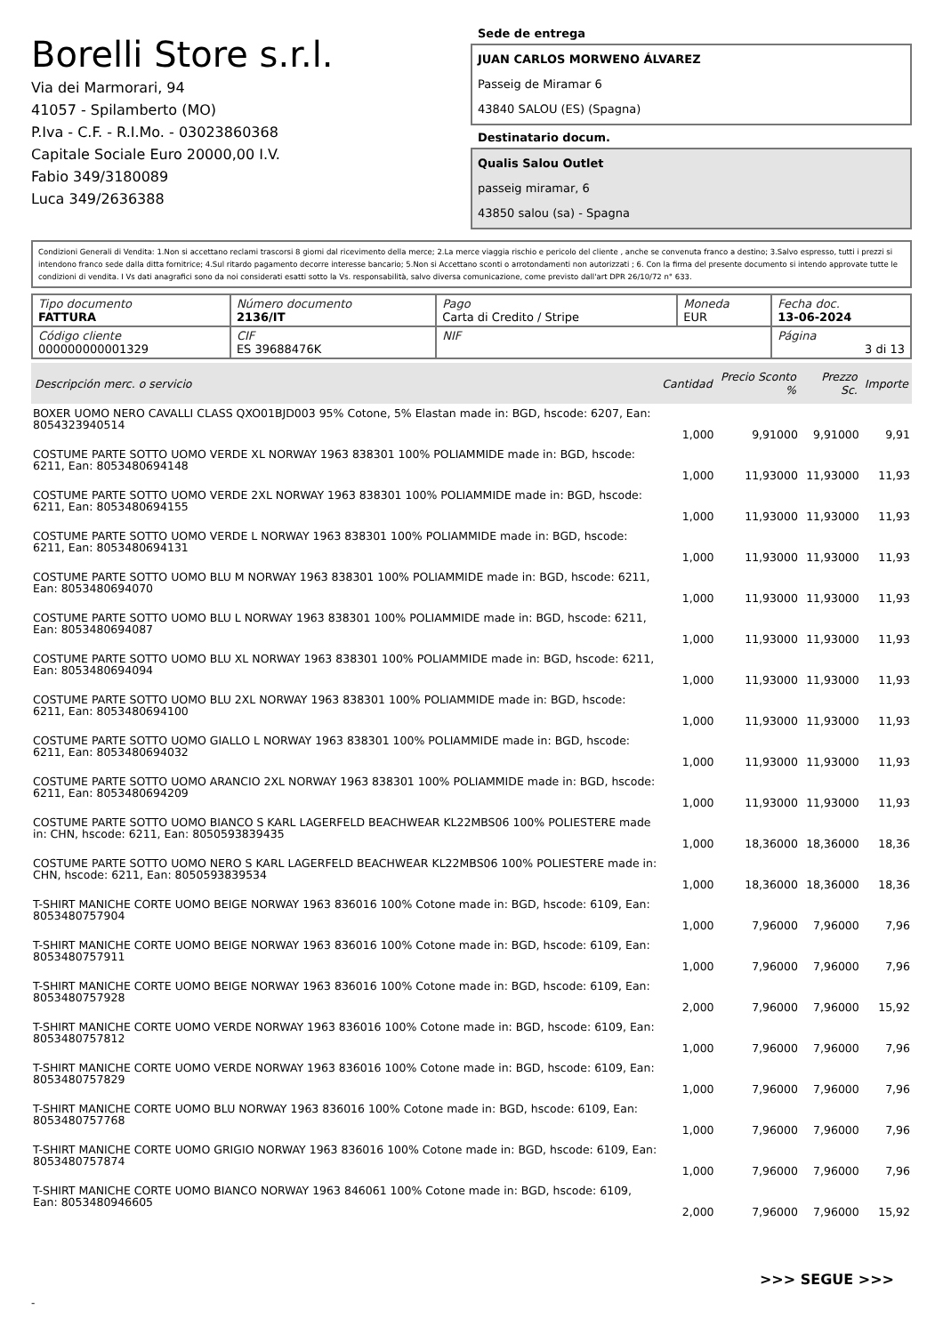Borelli Store s.r.l.
Via dei Marmorari, 94
41057 - Spilamberto (MO)
P.Iva - C.F. - R.I.Mo. - 03023860368
Capitale Sociale Euro 20000,00 I.V.
Fabio 349/3180089
Luca 349/2636388
Sede de entrega
JUAN CARLOS MORWENO ÁLVAREZ
Passeig de Miramar 6
43840 SALOU (ES) (Spagna)
Destinatario docum.
Qualis Salou Outlet
passeig miramar, 6
43850 salou (sa) - Spagna
Condizioni Generali di Vendita: 1.Non si accettano reclami trascorsi 8 giorni dal ricevimento della merce; 2.La merce viaggia rischio e pericolo del cliente , anche se convenuta franco a destino; 3.Salvo espresso, tutti i prezzi si intendono franco sede dalla ditta fornitrice; 4.Sul ritardo pagamento decorre interesse bancario; 5.Non si Accettano sconti o arrotondamenti non autorizzati ; 6. Con la firma del presente documento si intendo approvate tutte le condizioni di vendita. I Vs dati anagrafici sono da noi considerati esatti sotto la Vs. responsabilità, salvo diversa comunicazione, come previsto dall'art DPR 26/10/72 n° 633.
| Tipo documento FATTURA | Número documento 2136/IT | Pago Carta di Credito / Stripe | Moneda EUR | Fecha doc. 13-06-2024 |
| Código cliente 000000000001329 | CIF ES 39688476K | NIF | | Página 3 di 13 |
| Descripción merc. o servicio | Cantidad | Precio Sconto % | Prezzo Sc. | Importe |
| --- | --- | --- | --- | --- |
| BOXER UOMO NERO CAVALLI CLASS QXO01BJD003 95% Cotone, 5% Elastan made in: BGD, hscode: 6207, Ean: 8054323940514 | 1,000 | 9,91000 | 9,91000 | 9,91 |
| COSTUME PARTE SOTTO UOMO VERDE XL NORWAY 1963 838301 100% POLIAMMIDE made in: BGD, hscode: 6211, Ean: 8053480694148 | 1,000 | 11,93000 | 11,93000 | 11,93 |
| COSTUME PARTE SOTTO UOMO VERDE 2XL NORWAY 1963 838301 100% POLIAMMIDE made in: BGD, hscode: 6211, Ean: 8053480694155 | 1,000 | 11,93000 | 11,93000 | 11,93 |
| COSTUME PARTE SOTTO UOMO VERDE L NORWAY 1963 838301 100% POLIAMMIDE made in: BGD, hscode: 6211, Ean: 8053480694131 | 1,000 | 11,93000 | 11,93000 | 11,93 |
| COSTUME PARTE SOTTO UOMO BLU M NORWAY 1963 838301 100% POLIAMMIDE made in: BGD, hscode: 6211, Ean: 8053480694070 | 1,000 | 11,93000 | 11,93000 | 11,93 |
| COSTUME PARTE SOTTO UOMO BLU L NORWAY 1963 838301 100% POLIAMMIDE made in: BGD, hscode: 6211, Ean: 8053480694087 | 1,000 | 11,93000 | 11,93000 | 11,93 |
| COSTUME PARTE SOTTO UOMO BLU XL NORWAY 1963 838301 100% POLIAMMIDE made in: BGD, hscode: 6211, Ean: 8053480694094 | 1,000 | 11,93000 | 11,93000 | 11,93 |
| COSTUME PARTE SOTTO UOMO BLU 2XL NORWAY 1963 838301 100% POLIAMMIDE made in: BGD, hscode: 6211, Ean: 8053480694100 | 1,000 | 11,93000 | 11,93000 | 11,93 |
| COSTUME PARTE SOTTO UOMO GIALLO L NORWAY 1963 838301 100% POLIAMMIDE made in: BGD, hscode: 6211, Ean: 8053480694032 | 1,000 | 11,93000 | 11,93000 | 11,93 |
| COSTUME PARTE SOTTO UOMO ARANCIO 2XL NORWAY 1963 838301 100% POLIAMMIDE made in: BGD, hscode: 6211, Ean: 8053480694209 | 1,000 | 11,93000 | 11,93000 | 11,93 |
| COSTUME PARTE SOTTO UOMO BIANCO S KARL LAGERFELD BEACHWEAR KL22MBS06 100% POLIESTERE made in: CHN, hscode: 6211, Ean: 8050593839435 | 1,000 | 18,36000 | 18,36000 | 18,36 |
| COSTUME PARTE SOTTO UOMO NERO S KARL LAGERFELD BEACHWEAR KL22MBS06 100% POLIESTERE made in: CHN, hscode: 6211, Ean: 8050593839534 | 1,000 | 18,36000 | 18,36000 | 18,36 |
| T-SHIRT MANICHE CORTE UOMO BEIGE NORWAY 1963 836016 100% Cotone made in: BGD, hscode: 6109, Ean: 8053480757904 | 1,000 | 7,96000 | 7,96000 | 7,96 |
| T-SHIRT MANICHE CORTE UOMO BEIGE NORWAY 1963 836016 100% Cotone made in: BGD, hscode: 6109, Ean: 8053480757911 | 1,000 | 7,96000 | 7,96000 | 7,96 |
| T-SHIRT MANICHE CORTE UOMO BEIGE NORWAY 1963 836016 100% Cotone made in: BGD, hscode: 6109, Ean: 8053480757928 | 2,000 | 7,96000 | 7,96000 | 15,92 |
| T-SHIRT MANICHE CORTE UOMO VERDE NORWAY 1963 836016 100% Cotone made in: BGD, hscode: 6109, Ean: 8053480757812 | 1,000 | 7,96000 | 7,96000 | 7,96 |
| T-SHIRT MANICHE CORTE UOMO VERDE NORWAY 1963 836016 100% Cotone made in: BGD, hscode: 6109, Ean: 8053480757829 | 1,000 | 7,96000 | 7,96000 | 7,96 |
| T-SHIRT MANICHE CORTE UOMO BLU NORWAY 1963 836016 100% Cotone made in: BGD, hscode: 6109, Ean: 8053480757768 | 1,000 | 7,96000 | 7,96000 | 7,96 |
| T-SHIRT MANICHE CORTE UOMO GRIGIO NORWAY 1963 836016 100% Cotone made in: BGD, hscode: 6109, Ean: 8053480757874 | 1,000 | 7,96000 | 7,96000 | 7,96 |
| T-SHIRT MANICHE CORTE UOMO BIANCO NORWAY 1963 846061 100% Cotone made in: BGD, hscode: 6109, Ean: 8053480946605 | 2,000 | 7,96000 | 7,96000 | 15,92 |
>>> SEGUE >>>
-